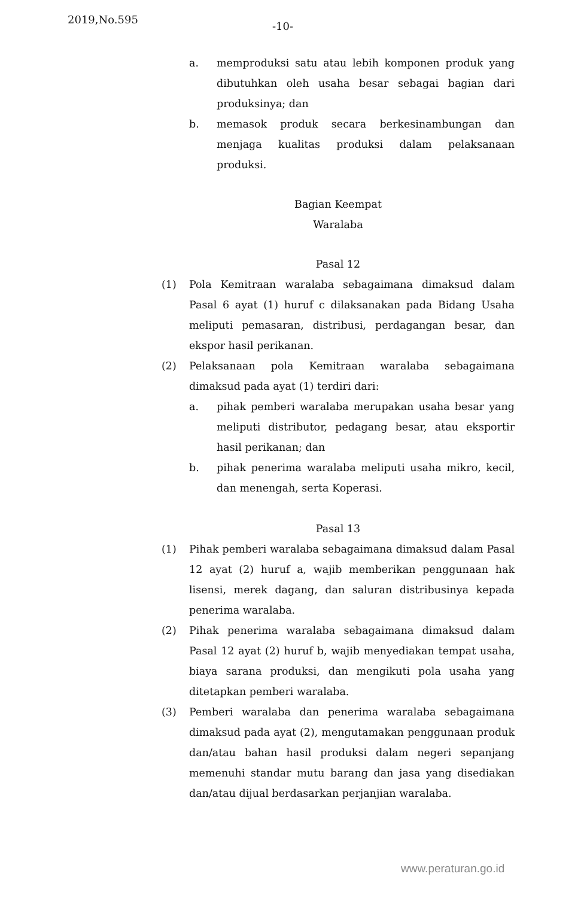2019,No.595
-10-
a. memproduksi satu atau lebih komponen produk yang dibutuhkan oleh usaha besar sebagai bagian dari produksinya; dan
b. memasok produk secara berkesinambungan dan menjaga kualitas produksi dalam pelaksanaan produksi.
Bagian Keempat
Waralaba
Pasal 12
(1) Pola Kemitraan waralaba sebagaimana dimaksud dalam Pasal 6 ayat (1) huruf c dilaksanakan pada Bidang Usaha meliputi pemasaran, distribusi, perdagangan besar, dan ekspor hasil perikanan.
(2) Pelaksanaan pola Kemitraan waralaba sebagaimana dimaksud pada ayat (1) terdiri dari:
a. pihak pemberi waralaba merupakan usaha besar yang meliputi distributor, pedagang besar, atau eksportir hasil perikanan; dan
b. pihak penerima waralaba meliputi usaha mikro, kecil, dan menengah, serta Koperasi.
Pasal 13
(1) Pihak pemberi waralaba sebagaimana dimaksud dalam Pasal 12 ayat (2) huruf a, wajib memberikan penggunaan hak lisensi, merek dagang, dan saluran distribusinya kepada penerima waralaba.
(2) Pihak penerima waralaba sebagaimana dimaksud dalam Pasal 12 ayat (2) huruf b, wajib menyediakan tempat usaha, biaya sarana produksi, dan mengikuti pola usaha yang ditetapkan pemberi waralaba.
(3) Pemberi waralaba dan penerima waralaba sebagaimana dimaksud pada ayat (2), mengutamakan penggunaan produk dan/atau bahan hasil produksi dalam negeri sepanjang memenuhi standar mutu barang dan jasa yang disediakan dan/atau dijual berdasarkan perjanjian waralaba.
www.peraturan.go.id